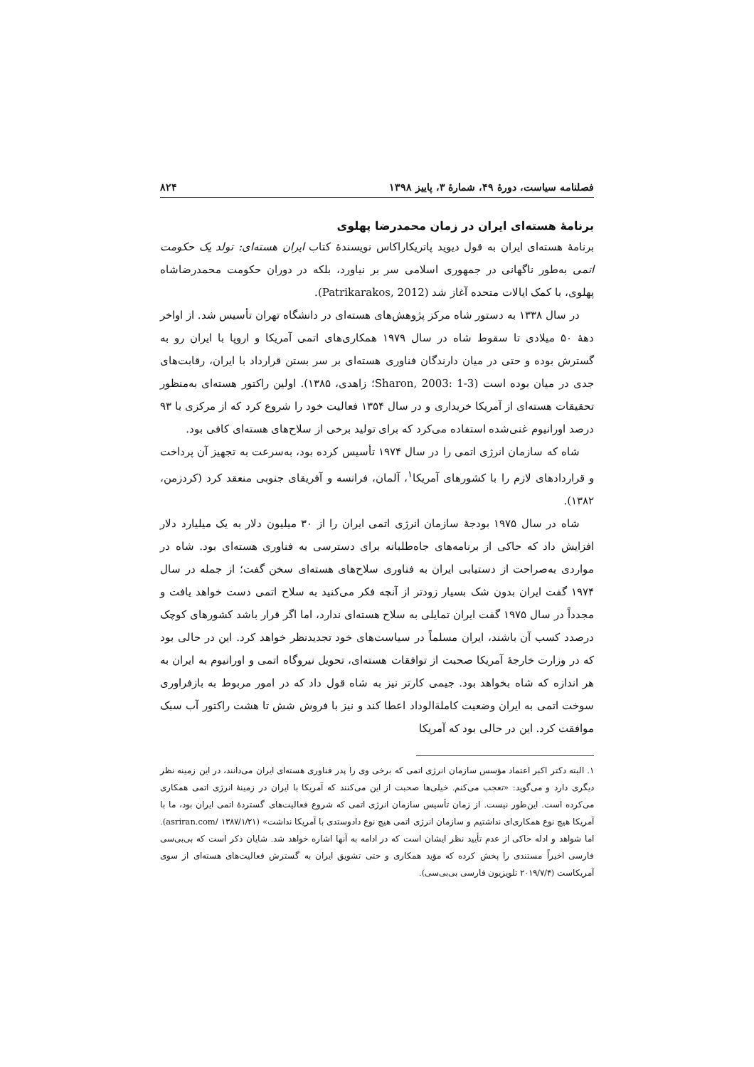فصلنامه سیاست، دورهٔ ۴۹، شمارهٔ ۳، پاییز ۱۳۹۸ ۸۲۴
برنامهٔ هسته‌ای ایران در زمان محمدرضا پهلوی
برنامهٔ هسته‌ای ایران به قول دیوید پاتریکاراکاس نویسندهٔ کتاب ایران هسته‌ای: تولد یک حکومت اتمی به‌طور ناگهانی در جمهوری اسلامی سر بر نیاورد، بلکه در دوران حکومت محمدرضاشاه پهلوی، با کمک ایالات متحده آغاز شد (Patrikarakos, 2012).
در سال ۱۳۳۸ به دستور شاه مرکز پژوهش‌های هسته‌ای در دانشگاه تهران تأسیس شد. از اواخر دههٔ ۵۰ میلادی تا سقوط شاه در سال ۱۹۷۹ همکاری‌های اتمی آمریکا و اروپا با ایران رو به گسترش بوده و حتی در میان دارندگان فناوری هسته‌ای بر سر بستن قرارداد با ایران، رقابت‌های جدی در میان بوده است (Sharon, 2003: 1-3؛ زاهدی، ۱۳۸۵). اولین راکتور هسته‌ای به‌منظور تحقیقات هسته‌ای از آمریکا خریداری و در سال ۱۳۵۴ فعالیت خود را شروع کرد که از مرکزی با ۹۳ درصد اورانیوم غنی‌شده استفاده می‌کرد که برای تولید برخی از سلاح‌های هسته‌ای کافی بود.
شاه که سازمان انرژی اتمی را در سال ۱۹۷۴ تأسیس کرده بود، به‌سرعت به تجهیز آن پرداخت و قراردادهای لازم را با کشورهای آمریکا<sup>۱</sup>، آلمان، فرانسه و آفریقای جنوبی منعقد کرد (کردزمن، ۱۳۸۲).
شاه در سال ۱۹۷۵ بودجهٔ سازمان انرژی اتمی ایران را از ۳۰ میلیون دلار به یک میلیارد دلار افزایش داد که حاکی از برنامه‌های جاه‌طلبانه برای دسترسی به فناوری هسته‌ای بود. شاه در مواردی به‌صراحت از دستیابی ایران به فناوری سلاح‌های هسته‌ای سخن گفت؛ از جمله در سال ۱۹۷۴ گفت ایران بدون شک بسیار زودتر از آنچه فکر می‌کنید به سلاح اتمی دست خواهد یافت و مجدداً در سال ۱۹۷۵ گفت ایران تمایلی به سلاح هسته‌ای ندارد، اما اگر قرار باشد کشورهای کوچک درصدد کسب آن باشند، ایران مسلماً در سیاست‌های خود تجدیدنظر خواهد کرد. این در حالی بود که در وزارت خارجهٔ آمریکا صحبت از توافقات هسته‌ای، تحویل نیروگاه اتمی و اورانیوم به ایران به هر اندازه که شاه بخواهد بود. جیمی کارتر نیز به شاه قول داد که در امور مربوط به بازفراوری سوخت اتمی به ایران وضعیت کاملةالوداد اعطا کند و نیز با فروش شش تا هشت راکتور آب سبک موافقت کرد. این در حالی بود که آمریکا
۱. البته دکتر اکبر اعتماد مؤسس سازمان انرژی اتمی که برخی وی را پدر فناوری هسته‌ای ایران می‌دانند، در این زمینه نظر دیگری دارد و می‌گوید: «تعجب می‌کنم. خیلی‌ها صحبت از این می‌کنند که آمریکا با ایران در زمینهٔ انرژی اتمی همکاری می‌کرده است. این‌طور نیست. از زمان تأسیس سازمان انرژی اتمی که شروع فعالیت‌های گستردهٔ اتمی ایران بود، ما با آمریکا هیچ نوع همکاری‌ای نداشتیم و سازمان انرژی اتمی هیچ نوع دادوستدی با آمریکا نداشت» (asriran.com/ ۱۳۸۷/۱/۲۱). اما شواهد و ادله حاکی از عدم تأیید نظر ایشان است که در ادامه به آنها اشاره خواهد شد. شایان ذکر است که بی‌بی‌سی فارسی اخیراً مستندی را پخش کرده که مؤید همکاری و حتی تشویق ایران به گسترش فعالیت‌های هسته‌ای از سوی آمریکاست (۲۰۱۹/۷/۴ تلویزیون فارسی بی‌بی‌سی).